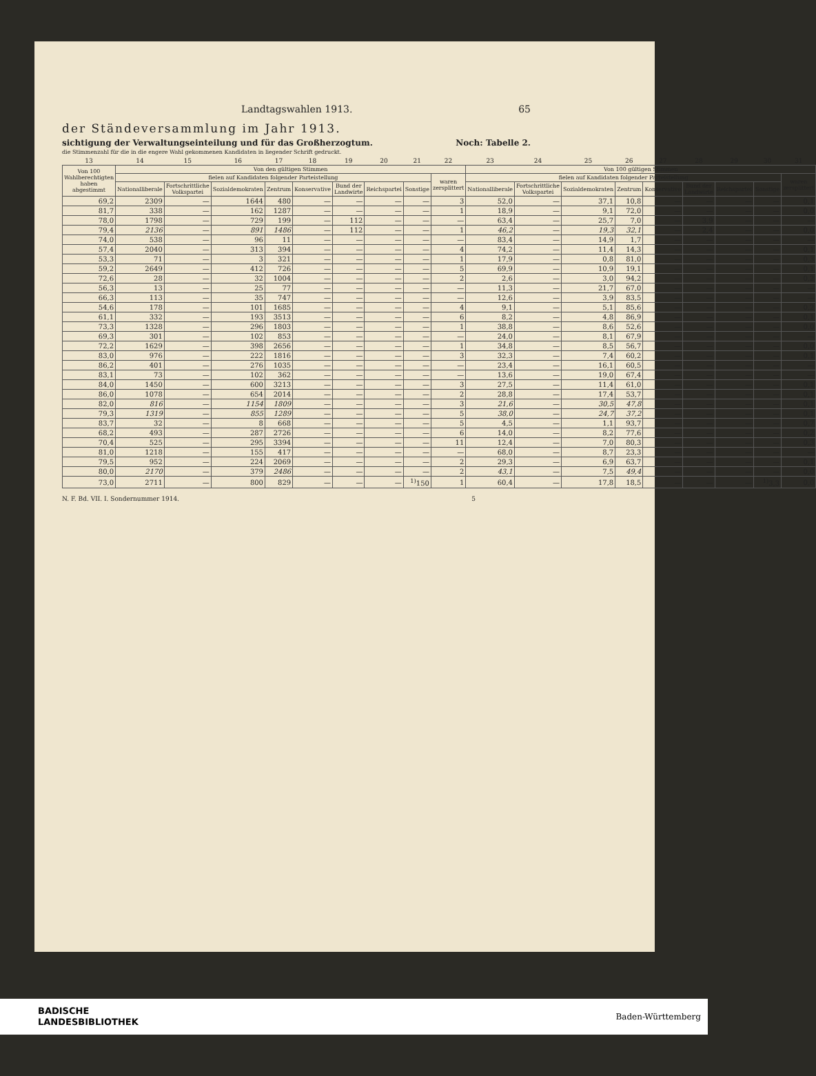Landtagswahlen 1913. 65
der Ständeversammlung im Jahr 1913.
sichtigung der Verwaltungseinteilung und für das Großherzogtum. Noch: Tabelle 2.
die Stimmenzahl für die in die engere Wahl gekommenen Kandidaten in liegender Schrift gedruckt.
| 13 | 14 | 15 | 16 | 17 | 18 | 19 | 20 | 21 | 22 | 23 | 24 | 25 | 26 | 27 | 28 | 29 | 30 | 31 |
| Von 100 Wahlberechtigten haben abgestimmt | Von den gültigen Stimmen | | | | | | | | | Von 100 gültigen Stimmen | | | | | | | | |
| | fielen auf Kandidaten folgender Parteistellung | | | | | | | | waren zersplittert | fielen auf Kandidaten folgender Parteistellung | | | | | | | | waren zersplittert |
| | Nationalliberale | Fortschrittliche Volkspartei | Sozialdemokraten | Zentrum | Konservative | Bund der Landwirte | Reichspartei | Sonstige | | Nationalliberale | Fortschrittliche Volkspartei | Sozialdemokraten | Zentrum | Konservative | Bund der Landwirte | Reichspartei | Sonstige | |
| 69,2 | 2309 | — | 1644 | 480 | — | — | — | — | 3 | 52,0 | — | 37,1 | 10,8 | — | — | — | — | 0,1 |
| 81,7 | 338 | — | 162 | 1287 | — | — | — | — | 1 | 18,9 | — | 9,1 | 72,0 | — | — | — | — | 0,0 |
| 78,0 | 1798 | — | 729 | 199 | — | 112 | — | — | — | 63,4 | — | 25,7 | 7,0 | — | 3,9 | — | — | — |
| 79,4 | 2136 | — | 891 | 1486 | — | 112 | — | — | 1 | 46,2 | — | 19,3 | 32,1 | — | 2,4 | — | — | 0,0 |
| 74,0 | 538 | — | 96 | 11 | — | — | — | — | — | 83,4 | — | 14,9 | 1,7 | — | — | — | — | — |
| 57,4 | 2040 | — | 313 | 394 | — | — | — | — | 4 | 74,2 | — | 11,4 | 14,3 | — | — | — | — | 0,1 |
| 53,3 | 71 | — | 3 | 321 | — | — | — | — | 1 | 17,9 | — | 0,8 | 81,0 | — | — | — | — | 0,3 |
| 59,2 | 2649 | — | 412 | 726 | — | — | — | — | 5 | 69,9 | — | 10,9 | 19,1 | — | — | — | — | 0,1 |
| 72,6 | 28 | — | 32 | 1004 | — | — | — | — | 2 | 2,6 | — | 3,0 | 94,2 | — | — | — | — | 0,2 |
| 56,3 | 13 | — | 25 | 77 | — | — | — | — | — | 11,3 | — | 21,7 | 67,0 | — | — | — | — | — |
| 66,3 | 113 | — | 35 | 747 | — | — | — | — | — | 12,6 | — | 3,9 | 83,5 | — | — | — | — | — |
| 54,6 | 178 | — | 101 | 1685 | — | — | — | — | 4 | 9,1 | — | 5,1 | 85,6 | — | — | — | — | 0,2 |
| 61,1 | 332 | — | 193 | 3513 | — | — | — | — | 6 | 8,2 | — | 4,8 | 86,9 | — | — | — | — | 0,1 |
| 73,3 | 1328 | — | 296 | 1803 | — | — | — | — | 1 | 38,8 | — | 8,6 | 52,6 | — | — | — | — | 0,0 |
| 69,3 | 301 | — | 102 | 853 | — | — | — | — | — | 24,0 | — | 8,1 | 67,9 | — | — | — | — | — |
| 72,2 | 1629 | — | 398 | 2656 | — | — | — | — | 1 | 34,8 | — | 8,5 | 56,7 | — | — | — | — | 0,0 |
| 83,0 | 976 | — | 222 | 1816 | — | — | — | — | 3 | 32,3 | — | 7,4 | 60,2 | — | — | — | — | 0,1 |
| 86,2 | 401 | — | 276 | 1035 | — | — | — | — | — | 23,4 | — | 16,1 | 60,5 | — | — | — | — | — |
| 83,1 | 73 | — | 102 | 362 | — | — | — | — | — | 13,6 | — | 19,0 | 67,4 | — | — | — | — | — |
| 84,0 | 1450 | — | 600 | 3213 | — | — | — | — | 3 | 27,5 | — | 11,4 | 61,0 | — | — | — | — | 0,1 |
| 86,0 | 1078 | — | 654 | 2014 | — | — | — | — | 2 | 28,8 | — | 17,4 | 53,7 | — | — | — | — | 0,1 |
| 82,0 | 816 | — | 1154 | 1809 | — | — | — | — | 3 | 21,6 | — | 30,5 | 47,8 | — | — | — | — | 0,1 |
| 79,3 | 1319 | — | 855 | 1289 | — | — | — | — | 5 | 38,0 | — | 24,7 | 37,2 | — | — | — | — | 0,1 |
| 83,7 | 32 | — | 8 | 668 | — | — | — | — | 5 | 4,5 | — | 1,1 | 93,7 | — | — | — | — | 0,7 |
| 68,2 | 493 | — | 287 | 2726 | — | — | — | — | 6 | 14,0 | — | 8,2 | 77,6 | — | — | — | — | 0,2 |
| 70,4 | 525 | — | 295 | 3394 | — | — | — | — | 11 | 12,4 | — | 7,0 | 80,3 | — | — | — | — | 0,3 |
| 81,0 | 1218 | — | 155 | 417 | — | — | — | — | — | 68,0 | — | 8,7 | 23,3 | — | — | — | — | — |
| 79,5 | 952 | — | 224 | 2069 | — | — | — | — | 2 | 29,3 | — | 6,9 | 63,7 | — | — | — | — | 0,1 |
| 80,0 | 2170 | — | 379 | 2486 | — | — | — | — | 2 | 43,1 | — | 7,5 | 49,4 | — | — | — | — | 0,0 |
| 73,0 | 2711 | — | 800 | 829 | — | — | — | <sup>1)</sup> 150 | 1 | 60,4 | — | 17,8 | 18,5 | — | — | — | <sup>1)</sup> 3,3 | 0,0 |
N. F. Bd. VII. I. Sondernummer 1914. 5
BADISCHE
LANDESBIBLIOTHEK Baden-Württemberg